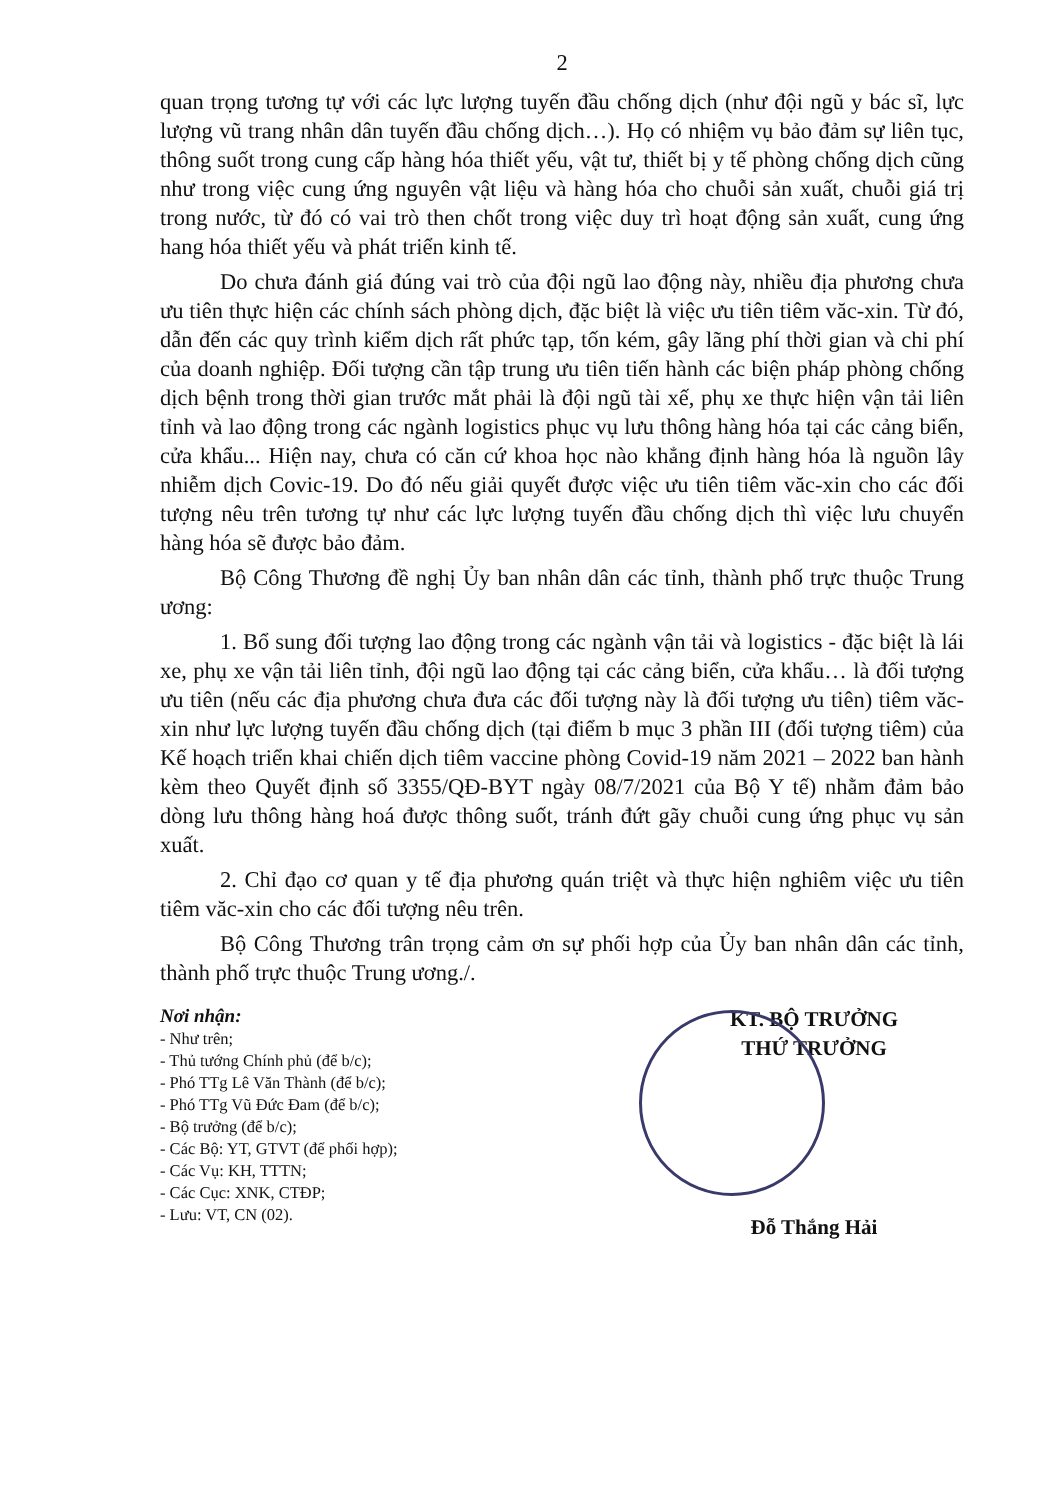2
quan trọng tương tự với các lực lượng tuyến đầu chống dịch (như đội ngũ y bác sĩ, lực lượng vũ trang nhân dân tuyến đầu chống dịch…). Họ có nhiệm vụ bảo đảm sự liên tục, thông suốt trong cung cấp hàng hóa thiết yếu, vật tư, thiết bị y tế phòng chống dịch cũng như trong việc cung ứng nguyên vật liệu và hàng hóa cho chuỗi sản xuất, chuỗi giá trị trong nước, từ đó có vai trò then chốt trong việc duy trì hoạt động sản xuất, cung ứng hang hóa thiết yếu và phát triển kinh tế.
Do chưa đánh giá đúng vai trò của đội ngũ lao động này, nhiều địa phương chưa ưu tiên thực hiện các chính sách phòng dịch, đặc biệt là việc ưu tiên tiêm văc-xin. Từ đó, dẫn đến các quy trình kiểm dịch rất phức tạp, tốn kém, gây lãng phí thời gian và chi phí của doanh nghiệp. Đối tượng cần tập trung ưu tiên tiến hành các biện pháp phòng chống dịch bệnh trong thời gian trước mắt phải là đội ngũ tài xế, phụ xe thực hiện vận tải liên tỉnh và lao động trong các ngành logistics phục vụ lưu thông hàng hóa tại các cảng biển, cửa khẩu... Hiện nay, chưa có căn cứ khoa học nào khẳng định hàng hóa là nguồn lây nhiễm dịch Covic-19. Do đó nếu giải quyết được việc ưu tiên tiêm văc-xin cho các đối tượng nêu trên tương tự như các lực lượng tuyến đầu chống dịch thì việc lưu chuyển hàng hóa sẽ được bảo đảm.
Bộ Công Thương đề nghị Ủy ban nhân dân các tỉnh, thành phố trực thuộc Trung ương:
1. Bổ sung đối tượng lao động trong các ngành vận tải và logistics - đặc biệt là lái xe, phụ xe vận tải liên tỉnh, đội ngũ lao động tại các cảng biển, cửa khẩu… là đối tượng ưu tiên (nếu các địa phương chưa đưa các đối tượng này là đối tượng ưu tiên) tiêm văc-xin như lực lượng tuyến đầu chống dịch (tại điểm b mục 3 phần III (đối tượng tiêm) của Kế hoạch triển khai chiến dịch tiêm vaccine phòng Covid-19 năm 2021 – 2022 ban hành kèm theo Quyết định số 3355/QĐ-BYT ngày 08/7/2021 của Bộ Y tế) nhằm đảm bảo dòng lưu thông hàng hoá được thông suốt, tránh đứt gãy chuỗi cung ứng phục vụ sản xuất.
2. Chỉ đạo cơ quan y tế địa phương quán triệt và thực hiện nghiêm việc ưu tiên tiêm văc-xin cho các đối tượng nêu trên.
Bộ Công Thương trân trọng cảm ơn sự phối hợp của Ủy ban nhân dân các tỉnh, thành phố trực thuộc Trung ương./.
Nơi nhận:
- Như trên;
- Thủ tướng Chính phủ (để b/c);
- Phó TTg Lê Văn Thành (để b/c);
- Phó TTg Vũ Đức Đam (để b/c);
- Bộ trưởng (để b/c);
- Các Bộ: YT, GTVT (để phối hợp);
- Các Vụ: KH, TTTN;
- Các Cục: XNK, CTĐP;
- Lưu: VT, CN (02).
KT. BỘ TRƯỞNG
THỨ TRƯỞNG
Đỗ Thắng Hải